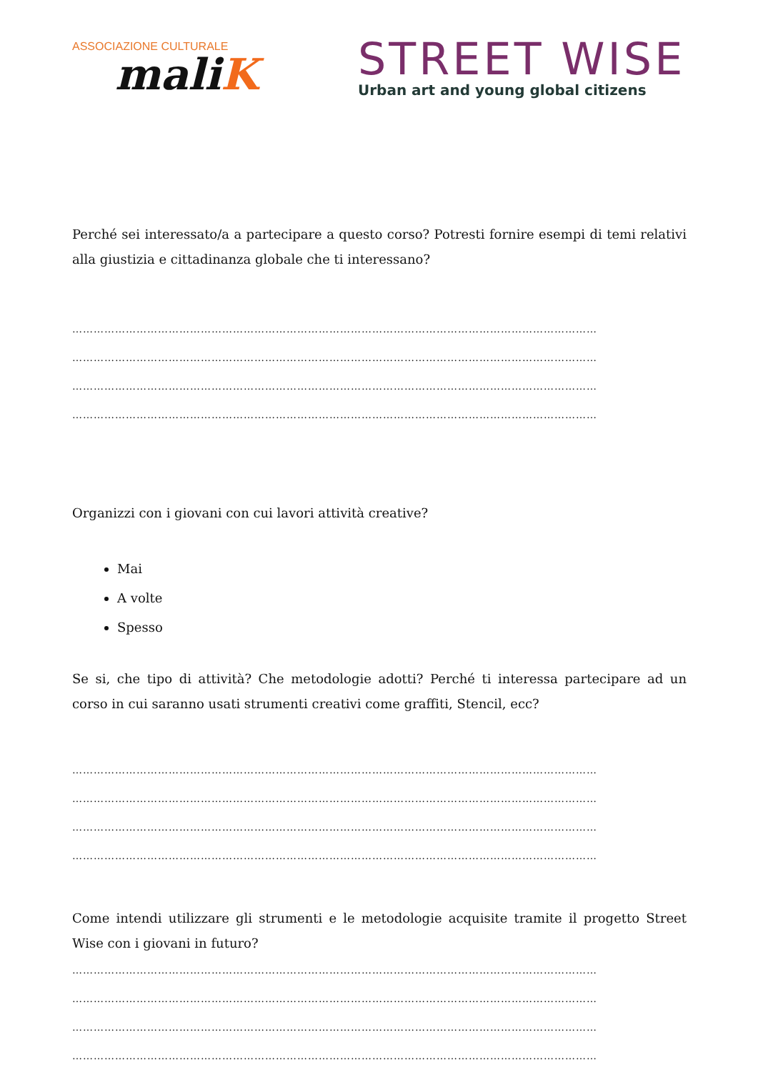ASSOCIAZIONE CULTURALE
maliK
STREET WISE
Urban art and young global citizens
Perché sei interessato/a a partecipare a questo corso? Potresti fornire esempi di temi relativi alla giustizia e cittadinanza globale che ti interessano?
…………………………………………………………………………………………………………………………………
…………………………………………………………………………………………………………………………………
…………………………………………………………………………………………………………………………………
…………………………………………………………………………………………………………………………………
Organizzi con i giovani con cui lavori attività creative?
Mai
A volte
Spesso
Se si, che tipo di attività? Che metodologie adotti? Perché ti interessa partecipare ad un corso in cui saranno usati strumenti creativi come graffiti, Stencil, ecc?
…………………………………………………………………………………………………………………………………
…………………………………………………………………………………………………………………………………
…………………………………………………………………………………………………………………………………
…………………………………………………………………………………………………………………………………
Come intendi utilizzare gli strumenti e le metodologie acquisite tramite il progetto Street Wise con i giovani in futuro?
…………………………………………………………………………………………………………………………………
…………………………………………………………………………………………………………………………………
…………………………………………………………………………………………………………………………………
…………………………………………………………………………………………………………………………………